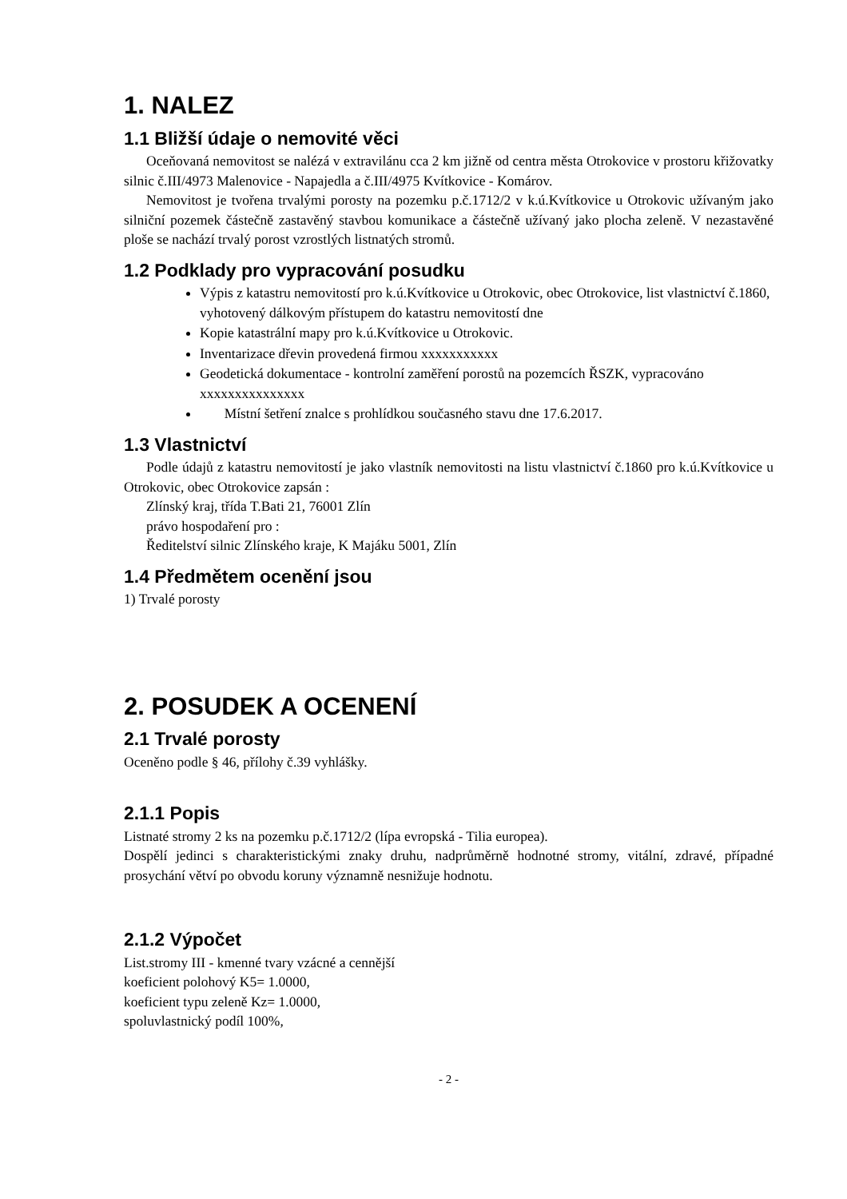1. NALEZ
1.1 Bližší údaje o nemovité věci
Oceňovaná nemovitost se nalézá v extravilánu cca 2 km jižně od centra města Otrokovice v prostoru křižovatky silnic č.III/4973 Malenovice - Napajedla a č.III/4975 Kvítkovice - Komárov.
Nemovitost je tvořena trvalými porosty na pozemku p.č.1712/2 v k.ú.Kvítkovice u Otrokovic užívaným jako silniční pozemek částečně zastavěný stavbou komunikace a částečně užívaný jako plocha zeleně. V nezastavěné ploše se nachází trvalý porost vzrostlých listnatých stromů.
1.2 Podklady pro vypracování posudku
Výpis z katastru nemovitostí pro k.ú.Kvítkovice u Otrokovic, obec Otrokovice, list vlastnictví č.1860, vyhotovený dálkovým přístupem do katastru nemovitostí dne
Kopie katastrální mapy pro k.ú.Kvítkovice u Otrokovic.
Inventarizace dřevin provedená firmou xxxxxxxxxxx
Geodetická dokumentace - kontrolní zaměření porostů na pozemcích ŘSZK, vypracováno xxxxxxxxxxxxxxx
Místní šetření znalce s prohlídkou současného stavu dne 17.6.2017.
1.3 Vlastnictví
Podle údajů z katastru nemovitostí je jako vlastník nemovitosti na listu vlastnictví č.1860 pro k.ú.Kvítkovice u Otrokovic, obec Otrokovice zapsán :
Zlínský kraj, třída T.Bati 21, 76001 Zlín
právo hospodaření pro :
Ředitelství silnic Zlínského kraje, K Majáku 5001, Zlín
1.4 Předmětem ocenění jsou
1) Trvalé porosty
2. POSUDEK A OCENENÍ
2.1 Trvalé porosty
Oceněno podle § 46, přílohy č.39 vyhlášky.
2.1.1 Popis
Listnaté stromy 2 ks na pozemku p.č.1712/2 (lípa evropská - Tilia europea).
Dospělí jedinci s charakteristickými znaky druhu, nadprůměrně hodnotné stromy, vitální, zdravé, případné prosychání větví po obvodu koruny významně nesnižuje hodnotu.
2.1.2 Výpočet
List.stromy III - kmenné tvary vzácné a cennější
koeficient polohový K5= 1.0000,
koeficient typu zeleně Kz= 1.0000,
spoluvlastnický podíl 100%,
- 2 -